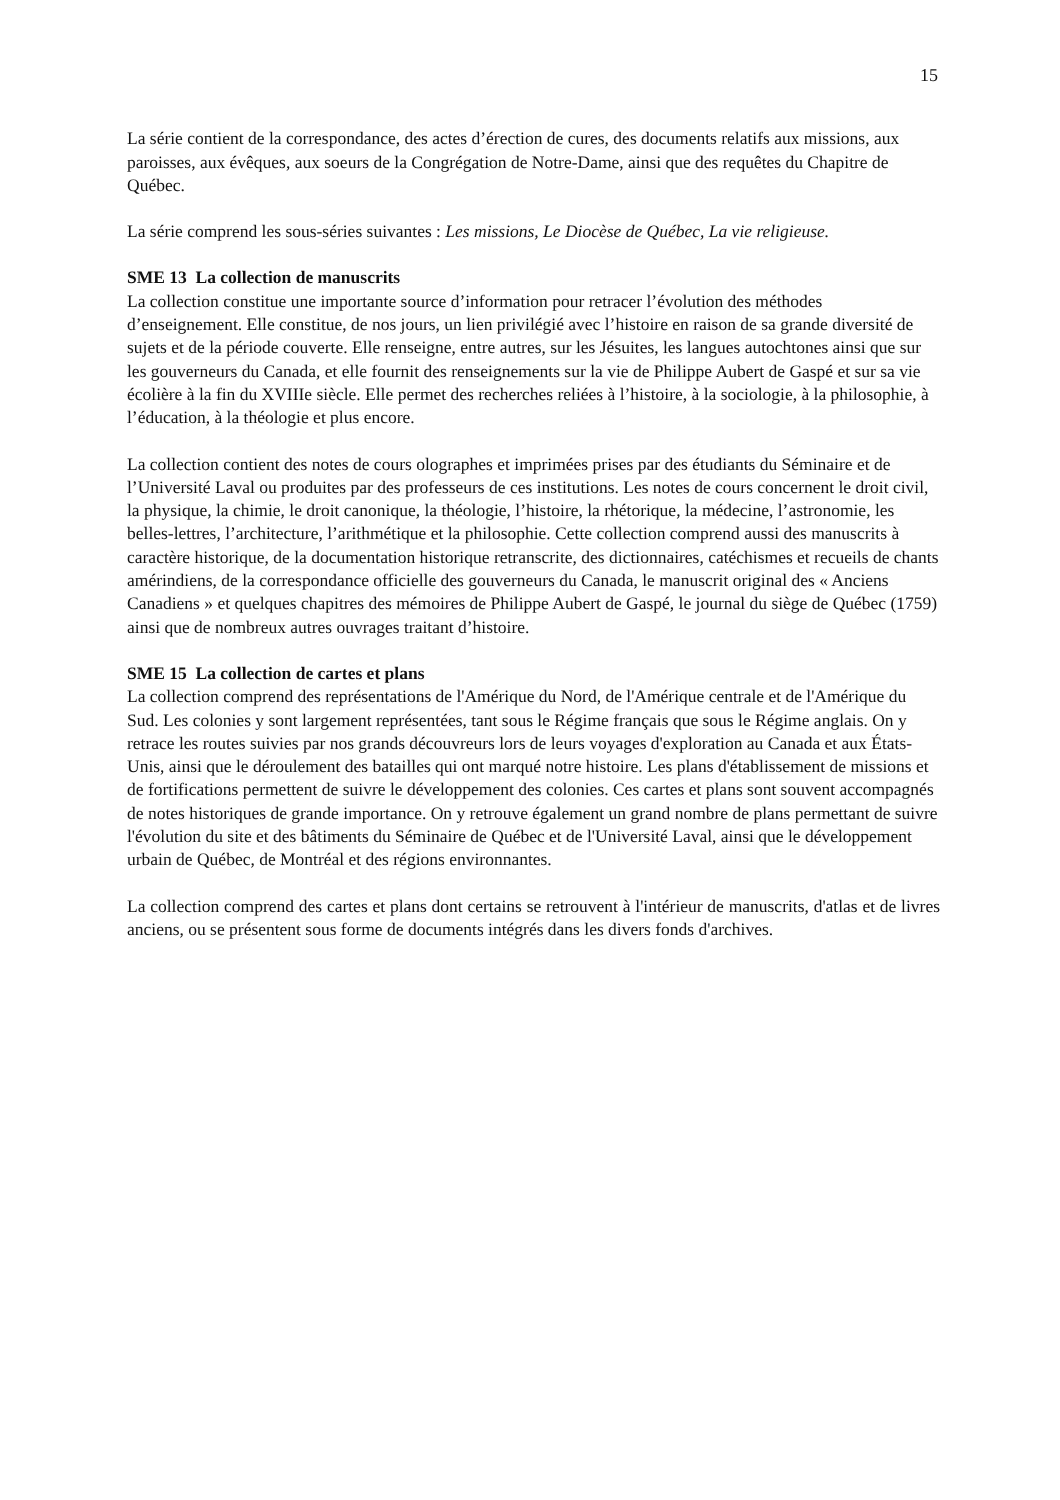15
La série contient de la correspondance, des actes d’érection de cures, des documents relatifs aux missions, aux paroisses, aux évêques, aux soeurs de la Congrégation de Notre-Dame, ainsi que des requêtes du Chapitre de Québec.
La série comprend les sous-séries suivantes : Les missions, Le Diocèse de Québec, La vie religieuse.
SME 13 La collection de manuscrits
La collection constitue une importante source d’information pour retracer l’évolution des méthodes d’enseignement. Elle constitue, de nos jours, un lien privilégié avec l’histoire en raison de sa grande diversité de sujets et de la période couverte. Elle renseigne, entre autres, sur les Jésuites, les langues autochtones ainsi que sur les gouverneurs du Canada, et elle fournit des renseignements sur la vie de Philippe Aubert de Gaspé et sur sa vie écolière à la fin du XVIIIe siècle. Elle permet des recherches reliées à l’histoire, à la sociologie, à la philosophie, à l’éducation, à la théologie et plus encore.
La collection contient des notes de cours olographes et imprimées prises par des étudiants du Séminaire et de l’Université Laval ou produites par des professeurs de ces institutions. Les notes de cours concernent le droit civil, la physique, la chimie, le droit canonique, la théologie, l’histoire, la rhétorique, la médecine, l’astronomie, les belles-lettres, l’architecture, l’arithmétique et la philosophie. Cette collection comprend aussi des manuscrits à caractère historique, de la documentation historique retranscrite, des dictionnaires, catéchismes et recueils de chants amérindiens, de la correspondance officielle des gouverneurs du Canada, le manuscrit original des « Anciens Canadiens » et quelques chapitres des mémoires de Philippe Aubert de Gaspé, le journal du siège de Québec (1759) ainsi que de nombreux autres ouvrages traitant d’histoire.
SME 15 La collection de cartes et plans
La collection comprend des représentations de l'Amérique du Nord, de l'Amérique centrale et de l'Amérique du Sud. Les colonies y sont largement représentées, tant sous le Régime français que sous le Régime anglais. On y retrace les routes suivies par nos grands découvreurs lors de leurs voyages d'exploration au Canada et aux États-Unis, ainsi que le déroulement des batailles qui ont marqué notre histoire. Les plans d'établissement de missions et de fortifications permettent de suivre le développement des colonies. Ces cartes et plans sont souvent accompagnés de notes historiques de grande importance. On y retrouve également un grand nombre de plans permettant de suivre l'évolution du site et des bâtiments du Séminaire de Québec et de l'Université Laval, ainsi que le développement urbain de Québec, de Montréal et des régions environnantes.
La collection comprend des cartes et plans dont certains se retrouvent à l'intérieur de manuscrits, d'atlas et de livres anciens, ou se présentent sous forme de documents intégrés dans les divers fonds d'archives.